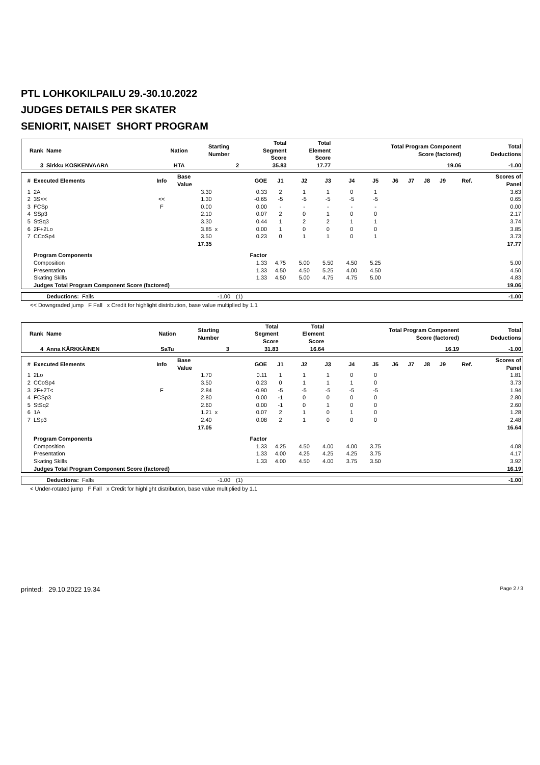PTL LOHKOKILPAILU 29.-30.10.2022
JUDGES DETAILS PER SKATER
SENIORIT, NAISET SHORT PROGRAM
| Rank | Name | Nation | Starting Number | Total Segment Score | Total Element Score | Total Program Component Score (factored) | Total Deductions |
| --- | --- | --- | --- | --- | --- | --- | --- |
| 3 | Sirkku KOSKENVAARA | HTA | 2 | 35.83 | 17.77 | 19.06 | -1.00 |
| # | Executed Elements | Info | Base Value | | GOE | J1 | J2 | J3 | J4 | J5 | J6 | J7 | J8 | J9 | Ref. | Scores of Panel |
| --- | --- | --- | --- | --- | --- | --- | --- | --- | --- | --- | --- | --- | --- | --- | --- | --- |
| 1 | 2A | | 3.30 | | 0.33 | 2 | 1 | 1 | 0 | 1 | | | | | | 3.63 |
| 2 | 3S<< | << | 1.30 | | -0.65 | -5 | -5 | -5 | -5 | -5 | | | | | | 0.65 |
| 3 | FCSp | F | 0.00 | | 0.00 | - | - | - | - | - | | | | | | 0.00 |
| 4 | SSp3 | | 2.10 | | 0.07 | 2 | 0 | 1 | 0 | 0 | | | | | | 2.17 |
| 5 | StSq3 | | 3.30 | | 0.44 | 1 | 2 | 2 | 1 | 1 | | | | | | 3.74 |
| 6 | 2F+2Lo | | 3.85 | x | 0.00 | 1 | 0 | 0 | 0 | 0 | | | | | | 3.85 |
| 7 | CCoSp4 | | 3.50 | | 0.23 | 0 | 1 | 1 | 0 | 1 | | | | | | 3.73 |
| | | | 17.35 | | | | | | | | | | | | | 17.77 |
| | Program Components | | | | Factor | | | | | | | | | | | |
| | Composition | | | | 1.33 | 4.75 | 5.00 | 5.50 | 4.50 | 5.25 | | | | | | 5.00 |
| | Presentation | | | | 1.33 | 4.50 | 4.50 | 5.25 | 4.00 | 4.50 | | | | | | 4.50 |
| | Skating Skills | | | | 1.33 | 4.50 | 5.00 | 4.75 | 4.75 | 5.00 | | | | | | 4.83 |
| | Judges Total Program Component Score (factored) | | | | | | | | | | | | | | | 19.06 |
| Deductions: | Falls | -1.00 | (1) | -1.00 |
<< Downgraded jump F Fall x Credit for highlight distribution, base value multiplied by 1.1
| Rank | Name | Nation | Starting Number | Total Segment Score | Total Element Score | Total Program Component Score (factored) | Total Deductions |
| --- | --- | --- | --- | --- | --- | --- | --- |
| 4 | Anna KÄRKKÄINEN | SaTu | 3 | 31.83 | 16.64 | 16.19 | -1.00 |
| # | Executed Elements | Info | Base Value | | GOE | J1 | J2 | J3 | J4 | J5 | J6 | J7 | J8 | J9 | Ref. | Scores of Panel |
| --- | --- | --- | --- | --- | --- | --- | --- | --- | --- | --- | --- | --- | --- | --- | --- | --- |
| 1 | 2Lo | | 1.70 | | 0.11 | 1 | 1 | 1 | 0 | 0 | | | | | | 1.81 |
| 2 | CCoSp4 | | 3.50 | | 0.23 | 0 | 1 | 1 | 1 | 0 | | | | | | 3.73 |
| 3 | 2F+2T< | F | 2.84 | | -0.90 | -5 | -5 | -5 | -5 | -5 | | | | | | 1.94 |
| 4 | FCSp3 | | 2.80 | | 0.00 | -1 | 0 | 0 | 0 | 0 | | | | | | 2.80 |
| 5 | StSq2 | | 2.60 | | 0.00 | -1 | 0 | 1 | 0 | 0 | | | | | | 2.60 |
| 6 | 1A | | 1.21 | x | 0.07 | 2 | 1 | 0 | 1 | 0 | | | | | | 1.28 |
| 7 | LSp3 | | 2.40 | | 0.08 | 2 | 1 | 0 | 0 | 0 | | | | | | 2.48 |
| | | | 17.05 | | | | | | | | | | | | | 16.64 |
| | Program Components | | | | Factor | | | | | | | | | | | |
| | Composition | | | | 1.33 | 4.25 | 4.50 | 4.00 | 4.00 | 3.75 | | | | | | 4.08 |
| | Presentation | | | | 1.33 | 4.00 | 4.25 | 4.25 | 4.25 | 3.75 | | | | | | 4.17 |
| | Skating Skills | | | | 1.33 | 4.00 | 4.50 | 4.00 | 3.75 | 3.50 | | | | | | 3.92 |
| | Judges Total Program Component Score (factored) | | | | | | | | | | | | | | | 16.19 |
| Deductions: | Falls | -1.00 | (1) | -1.00 |
< Under-rotated jump F Fall x Credit for highlight distribution, base value multiplied by 1.1
printed: 29.10.2022 19.34 Page 2 / 3